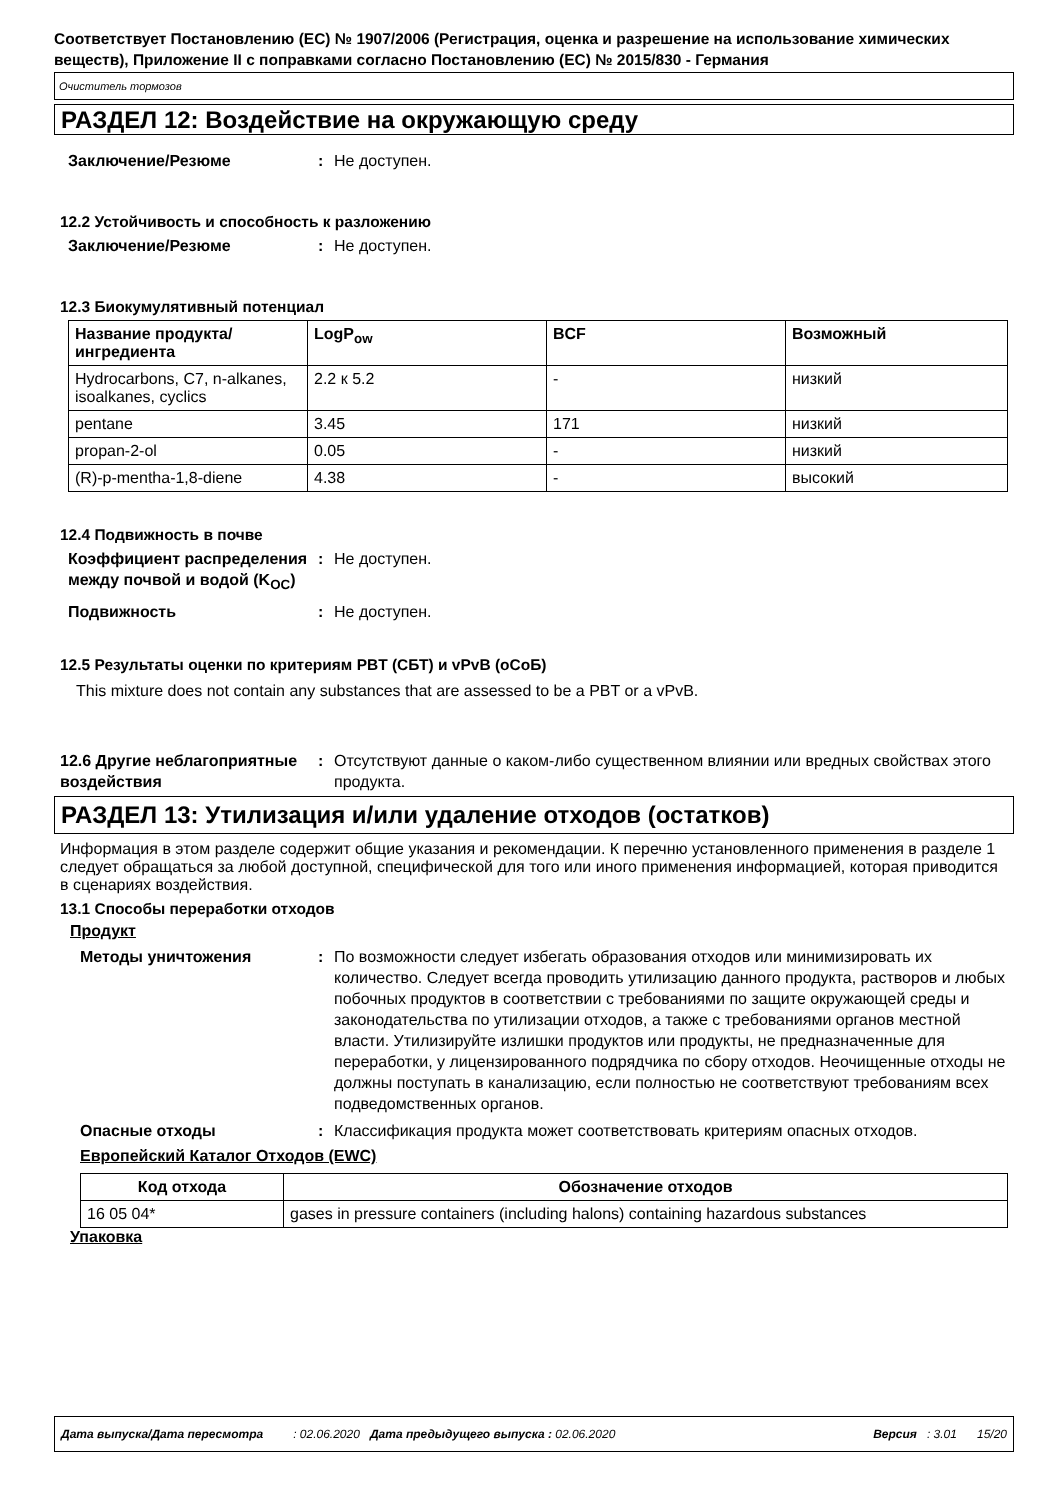Соответствует Постановлению (ЕС) № 1907/2006 (Регистрация, оценка и разрешение на использование химических веществ), Приложение II с поправками согласно Постановлению (ЕС) № 2015/830 - Германия
Очиститель тормозов
РАЗДЕЛ 12: Воздействие на окружающую среду
Заключение/Резюме : Не доступен.
12.2 Устойчивость и способность к разложению
Заключение/Резюме : Не доступен.
12.3 Биокумулятивный потенциал
| Название продукта/ ингредиента | LogP<sub>ow</sub> | BCF | Возможный |
| --- | --- | --- | --- |
| Hydrocarbons, C7, n-alkanes, isoalkanes, cyclics | 2.2 к 5.2 | - | низкий |
| pentane | 3.45 | 171 | низкий |
| propan-2-ol | 0.05 | - | низкий |
| (R)-p-mentha-1,8-diene | 4.38 | - | высокий |
12.4 Подвижность в почве
Коэффициент распределения между почвой и водой (K<sub>OC</sub>)
: Не доступен.
Подвижность : Не доступен.
12.5 Результаты оценки по критериям PBT (СБТ) и vPvB (оСоБ)
This mixture does not contain any substances that are assessed to be a PBT or a vPvB.
12.6 Другие неблагоприятные воздействия
: Отсутствуют данные о каком-либо существенном влиянии или вредных свойствах этого продукта.
РАЗДЕЛ 13: Утилизация и/или удаление отходов (остатков)
Информация в этом разделе содержит общие указания и рекомендации. К перечню установленного применения в разделе 1 следует обращаться за любой доступной, специфической для того или иного применения информацией, которая приводится в сценариях воздействия.
13.1 Способы переработки отходов
Продукт
Методы уничтожения : По возможности следует избегать образования отходов или минимизировать их количество. Следует всегда проводить утилизацию данного продукта, растворов и любых побочных продуктов в соответствии с требованиями по защите окружающей среды и законодательства по утилизации отходов, а также с требованиями органов местной власти. Утилизируйте излишки продуктов или продукты, не предназначенные для переработки, у лицензированного подрядчика по сбору отходов. Неочищенные отходы не должны поступать в канализацию, если полностью не соответствуют требованиям всех подведомственных органов.
Опасные отходы : Классификация продукта может соответствовать критериям опасных отходов.
Европейский Каталог Отходов (EWC)
| Код отхода | Обозначение отходов |
| --- | --- |
| 16 05 04* | gases in pressure containers (including halons) containing hazardous substances |
Упаковка
Дата выпуска/Дата пересмотра : 02.06.2020 Дата предыдущего выпуска : 02.06.2020 Версия : 3.01 15/20